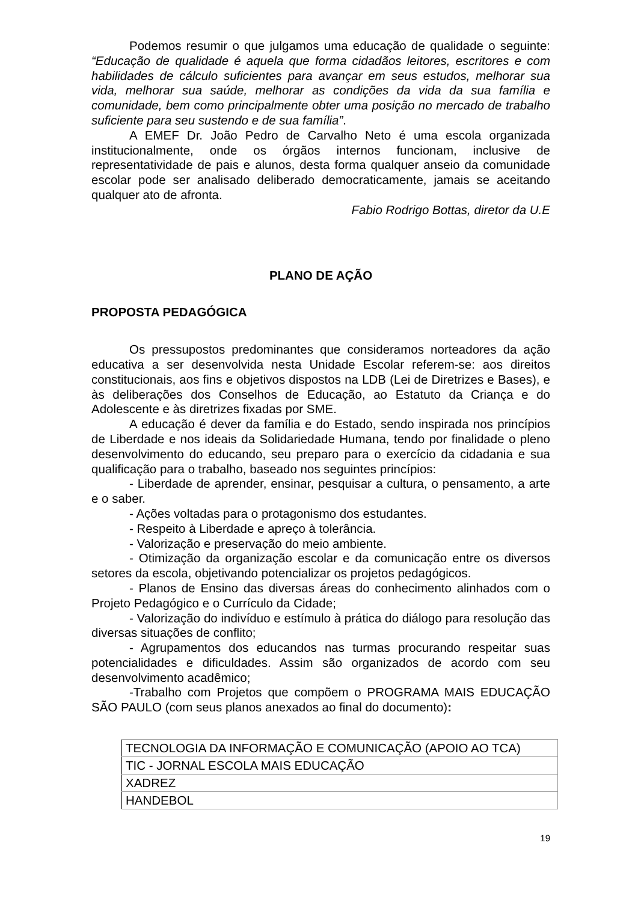Podemos resumir o que julgamos uma educação de qualidade o seguinte: “Educação de qualidade é aquela que forma cidadãos leitores, escritores e com habilidades de cálculo suficientes para avançar em seus estudos, melhorar sua vida, melhorar sua saúde, melhorar as condições da vida da sua família e comunidade, bem como principalmente obter uma posição no mercado de trabalho suficiente para seu sustendo e de sua família”.
A EMEF Dr. João Pedro de Carvalho Neto é uma escola organizada institucionalmente, onde os órgãos internos funcionam, inclusive de representatividade de pais e alunos, desta forma qualquer anseio da comunidade escolar pode ser analisado deliberado democraticamente, jamais se aceitando qualquer ato de afronta.
Fabio Rodrigo Bottas, diretor da U.E
PLANO DE AÇÃO
PROPOSTA PEDAGÓGICA
Os pressupostos predominantes que consideramos norteadores da ação educativa a ser desenvolvida nesta Unidade Escolar referem-se: aos direitos constitucionais, aos fins e objetivos dispostos na LDB (Lei de Diretrizes e Bases), e às deliberações dos Conselhos de Educação, ao Estatuto da Criança e do Adolescente e às diretrizes fixadas por SME.
A educação é dever da família e do Estado, sendo inspirada nos princípios de Liberdade e nos ideais da Solidariedade Humana, tendo por finalidade o pleno desenvolvimento do educando, seu preparo para o exercício da cidadania e sua qualificação para o trabalho, baseado nos seguintes princípios:
- Liberdade de aprender, ensinar, pesquisar a cultura, o pensamento, a arte e o saber.
- Ações voltadas para o protagonismo dos estudantes.
- Respeito à Liberdade e apreço à tolerância.
- Valorização e preservação do meio ambiente.
- Otimização da organização escolar e da comunicação entre os diversos setores da escola, objetivando potencializar os projetos pedagógicos.
- Planos de Ensino das diversas áreas do conhecimento alinhados com o Projeto Pedagógico e o Currículo da Cidade;
- Valorização do indivíduo e estímulo à prática do diálogo para resolução das diversas situações de conflito;
- Agrupamentos dos educandos nas turmas procurando respeitar suas potencialidades e dificuldades. Assim são organizados de acordo com seu desenvolvimento acadêmico;
-Trabalho com Projetos que compõem o PROGRAMA MAIS EDUCAÇÃO SÃO PAULO (com seus planos anexados ao final do documento):
| TECNOLOGIA DA INFORMAÇÃO E COMUNICAÇÃO (APOIO AO TCA) |
| TIC - JORNAL ESCOLA MAIS EDUCAÇÃO |
| XADREZ |
| HANDEBOL |
19